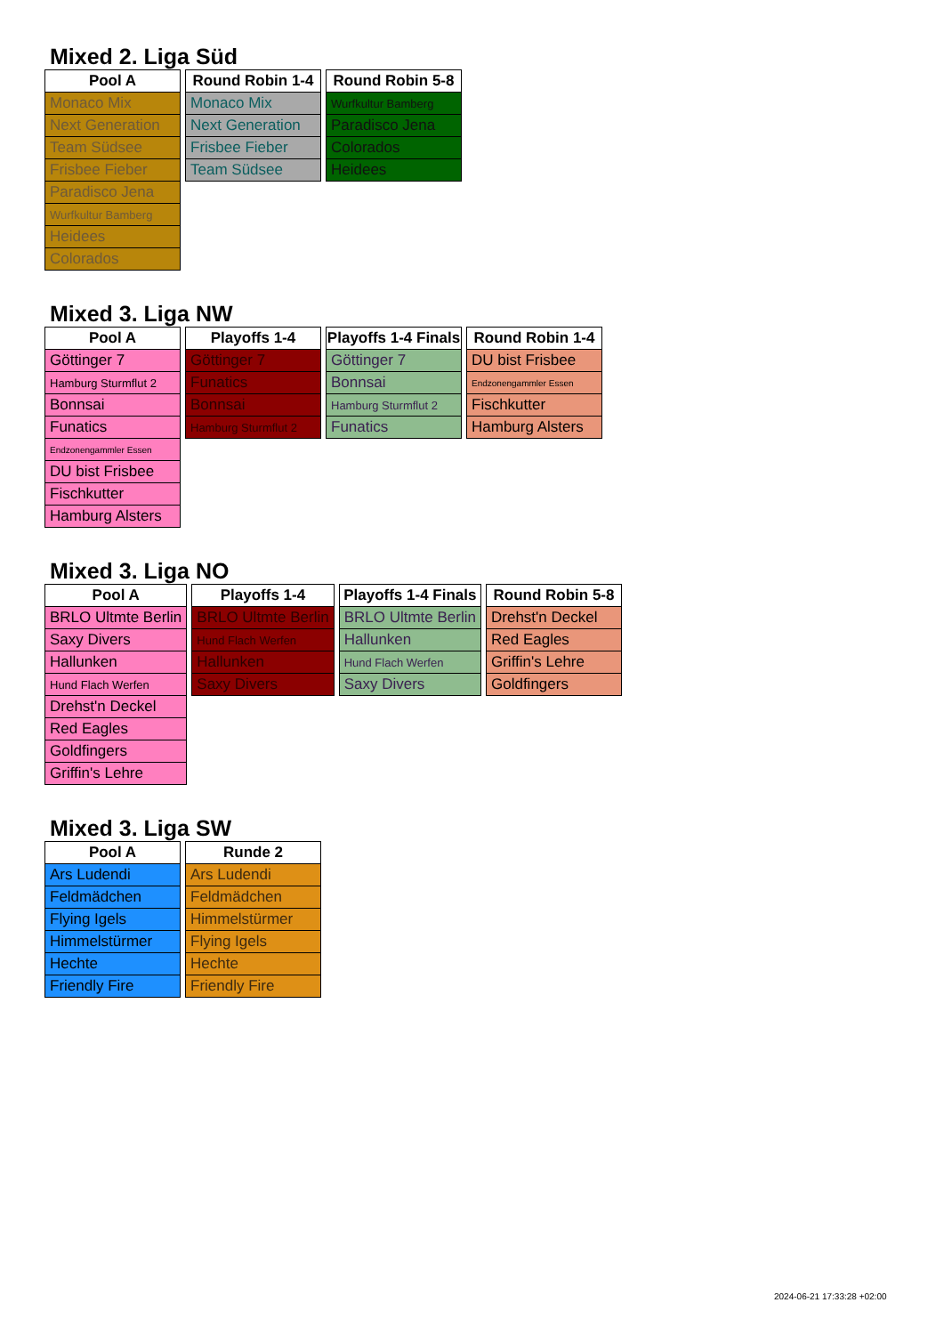Mixed 2. Liga Süd
| Pool A |
| --- |
| Monaco Mix |
| Next Generation |
| Team Südsee |
| Frisbee Fieber |
| Paradisco Jena |
| Wurfkultur Bamberg |
| Heidees |
| Colorados |
| Round Robin 1-4 |
| --- |
| Monaco Mix |
| Next Generation |
| Frisbee Fieber |
| Team Südsee |
| Round Robin 5-8 |
| --- |
| Wurfkultur Bamberg |
| Paradisco Jena |
| Colorados |
| Heidees |
Mixed 3. Liga NW
| Pool A |
| --- |
| Göttinger 7 |
| Hamburg Sturmflut 2 |
| Bonnsai |
| Funatics |
| Endzonengammler Essen |
| DU bist Frisbee |
| Fischkutter |
| Hamburg Alsters |
| Playoffs 1-4 |
| --- |
| Göttinger 7 |
| Funatics |
| Bonnsai |
| Hamburg Sturmflut 2 |
| Playoffs 1-4 Finals |
| --- |
| Göttinger 7 |
| Bonnsai |
| Hamburg Sturmflut 2 |
| Funatics |
| Round Robin 1-4 |
| --- |
| DU bist Frisbee |
| Endzonengammler Essen |
| Fischkutter |
| Hamburg Alsters |
Mixed 3. Liga NO
| Pool A |
| --- |
| BRLO Ultmte Berlin |
| Saxy Divers |
| Hallunken |
| Hund Flach Werfen |
| Drehst'n Deckel |
| Red Eagles |
| Goldfingers |
| Griffin's Lehre |
| Playoffs 1-4 |
| --- |
| BRLO Ultmte Berlin |
| Hund Flach Werfen |
| Hallunken |
| Saxy Divers |
| Playoffs 1-4 Finals |
| --- |
| BRLO Ultmte Berlin |
| Hallunken |
| Hund Flach Werfen |
| Saxy Divers |
| Round Robin 5-8 |
| --- |
| Drehst'n Deckel |
| Red Eagles |
| Griffin's Lehre |
| Goldfingers |
Mixed 3. Liga SW
| Pool A |
| --- |
| Ars Ludendi |
| Feldmädchen |
| Flying Igels |
| Himmelstürmer |
| Hechte |
| Friendly Fire |
| Runde 2 |
| --- |
| Ars Ludendi |
| Feldmädchen |
| Himmelstürmer |
| Flying Igels |
| Hechte |
| Friendly Fire |
2024-06-21 17:33:28 +02:00